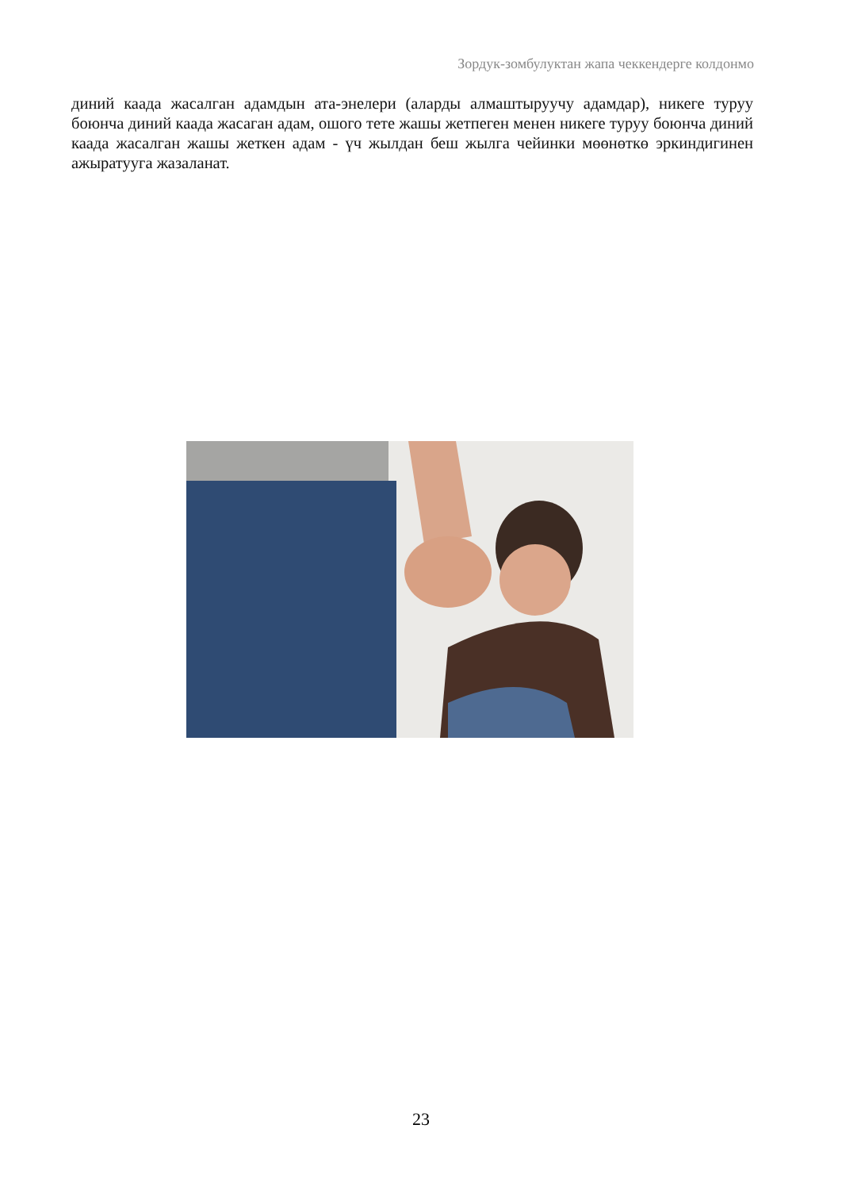Зордук-зомбулуктан жапа чеккендерге колдонмо
диний каада жасалган адамдын ата-энелери (аларды алмаштыруучу адамдар), никеге туруу боюнча диний каада жасаган адам, ошого тете жашы жетпеген менен никеге туруу боюнча диний каада жасалган жашы жеткен адам - үч жылдан беш жылга чейинки мөөнөткө эркиндигинен ажыратууга жазаланат.
23